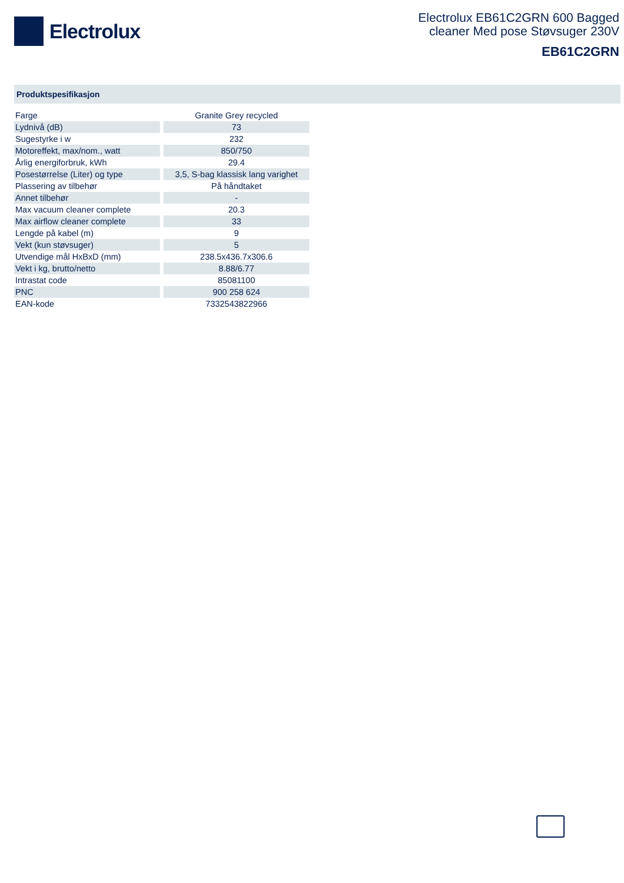Electrolux
Electrolux EB61C2GRN 600 Bagged
cleaner Med pose Støvsuger 230V
EB61C2GRN
Produktspesifikasjon
| Farge | Granite Grey recycled |
| Lydnivå (dB) | 73 |
| Sugestyrke i w | 232 |
| Motoreffekt, max/nom., watt | 850/750 |
| Årlig energiforbruk, kWh | 29.4 |
| Posestørrelse (Liter) og type | 3,5, S-bag klassisk lang varighet |
| Plassering av tilbehør | På håndtaket |
| Annet tilbehør | - |
| Max vacuum cleaner complete | 20.3 |
| Max airflow cleaner complete | 33 |
| Lengde på kabel (m) | 9 |
| Vekt (kun støvsuger) | 5 |
| Utvendige mål HxBxD (mm) | 238.5x436.7x306.6 |
| Vekt i kg, brutto/netto | 8.88/6.77 |
| Intrastat code | 85081100 |
| PNC | 900 258 624 |
| EAN-kode | 7332543822966 |